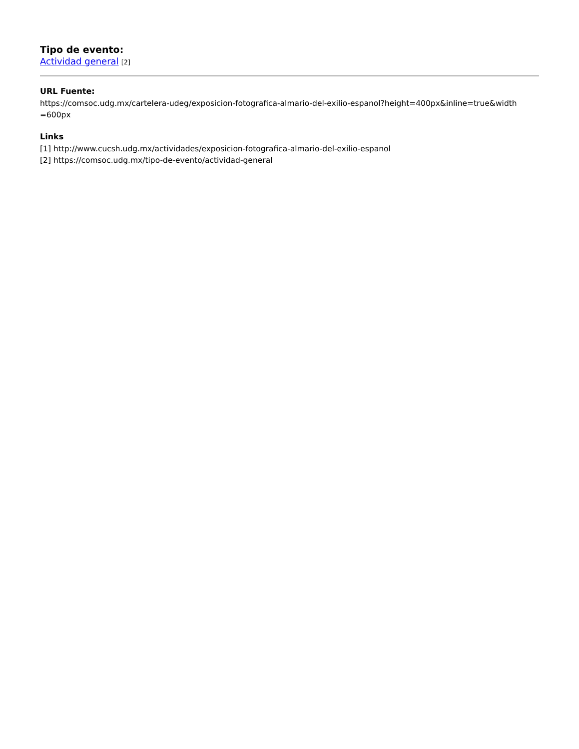Tipo de evento:
Actividad general [2]
URL Fuente:
https://comsoc.udg.mx/cartelera-udeg/exposicion-fotografica-almario-del-exilio-espanol?height=400px&inline=true&width
=600px
Links
[1] http://www.cucsh.udg.mx/actividades/exposicion-fotografica-almario-del-exilio-espanol
[2] https://comsoc.udg.mx/tipo-de-evento/actividad-general